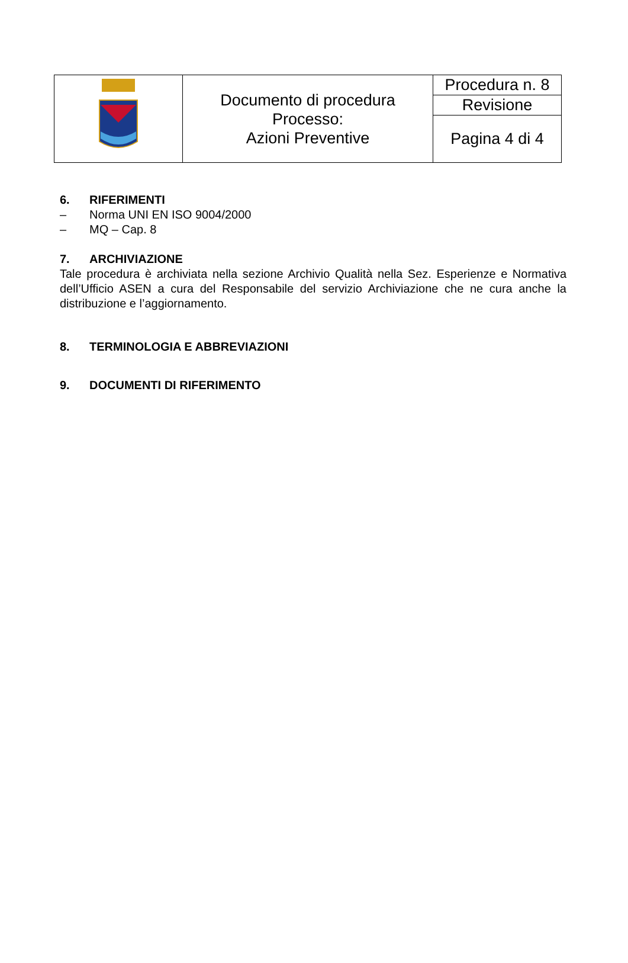| | Documento di procedura Processo: Azioni Preventive | Procedura n. 8 |
| | | Revisione |
| | | Pagina 4 di 4 |
6. RIFERIMENTI
– Norma UNI EN ISO 9004/2000
– MQ – Cap. 8
7. ARCHIVIAZIONE
Tale procedura è archiviata nella sezione Archivio Qualità nella Sez. Esperienze e Normativa dell’Ufficio ASEN a cura del Responsabile del servizio Archiviazione che ne cura anche la distribuzione e l’aggiornamento.
8. TERMINOLOGIA E ABBREVIAZIONI
9. DOCUMENTI DI RIFERIMENTO